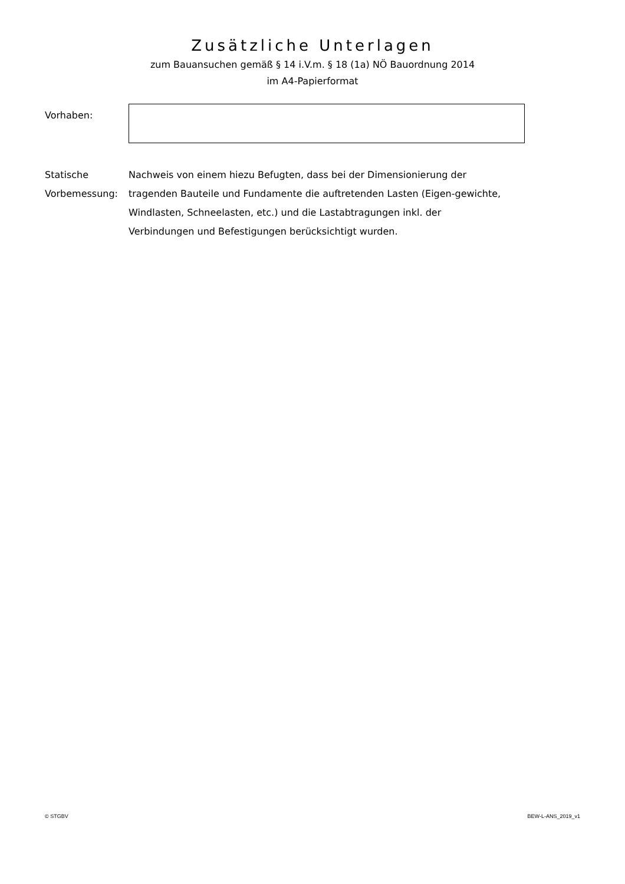Zusätzliche Unterlagen
zum Bauansuchen gemäß § 14 i.V.m. § 18 (1a) NÖ Bauordnung 2014
im A4-Papierformat
Vorhaben:
Statische Vorbemessung:
Nachweis von einem hiezu Befugten, dass bei der Dimensionierung der tragenden Bauteile und Fundamente die auftretenden Lasten (Eigen-gewichte, Windlasten, Schneelasten, etc.) und die Lastabtragungen inkl. der Verbindungen und Befestigungen berücksichtigt wurden.
© STGBV BEW-L-ANS_2019_v1